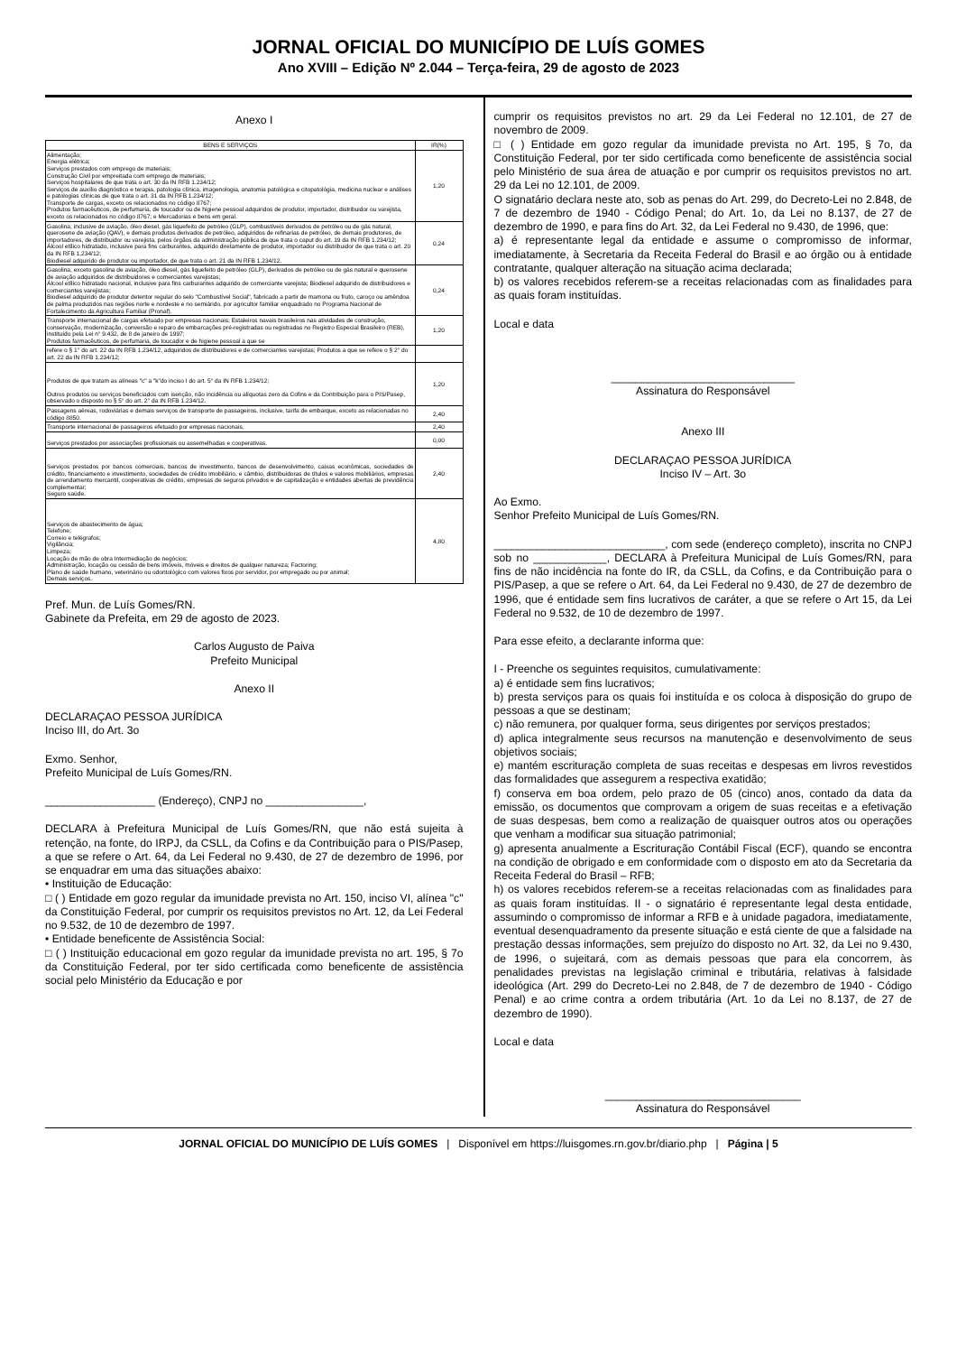JORNAL OFICIAL DO MUNICÍPIO DE LUÍS GOMES
Ano XVIII – Edição Nº 2.044 – Terça-feira, 29 de agosto de 2023
Anexo I
| BENS E SERVIÇOS | IR(%) |
| --- | --- |
| Alimentação; Energia elétrica; Serviços prestados com emprego de materiais; Construção Civil por empreitada com emprego de materiais; Serviços hospitalares de que trata o art. 30 da IN RFB 1.234/12; Serviços de auxílio diagnóstico e terapia, patologia clínica, imagenologia, anatomia patológica e citopatológia, medicina nuclear e análises e patologias clínicas de que trata o art. 31 da IN RFB 1.234/12; Transporte de cargas, exceto os relacionados no código 8767; Produtos farmacêuticos, de perfumaria, de toucador ou de higiene pessoal adquiridos de produtor, importador, distribuidor ou varejista, exceto os relacionados no código 8767; e Mercadorias e bens em geral. | 1,20 |
| Gasolina, inclusive de aviação, óleo diesel, gás liquefeito de petróleo (GLP), combustíveis derivados de petróleo ou de gás natural, querosene de aviação (QAV), e demais produtos derivados de petróleo, adquiridos de refinarias de petróleo, de demais produtores, de importadores, de distribuidor ou varejista, pelos órgãos da administração pública de que trata o caput do art. 19 da IN RFB 1.234/12; Álcool etílico hidratado, inclusive para fins carburantes, adquirido diretamente de produtor, importador ou distribuidor de que trata o art. 20 da IN RFB 1.234/12; Biodiesel adquirido de produtor ou importador, de que trata o art. 21 da IN RFB 1.234/12. | 0,24 |
| Gasolina, exceto gasolina de aviação, óleo diesel, gás liquefeito de petróleo (GLP), derivados de petróleo ou de gás natural e querosene de aviação adquiridos de distribuidores e comerciantes varejistas; Álcool etílico hidratado nacional, inclusive para fins carburantes adquirido de comerciante varejista; Biodiesel adquirido de distribuidores e comerciantes varejistas; Biodiesel adquirido de produtor detentor regular do selo "Combustível Social", fabricado a partir de mamona ou fruto, caroço ou amêndoa de palma produzidos nas regiões norte e nordeste e no semiárido, por agricultor familiar enquadrado no Programa Nacional de Fortalecimento da Agricultura Familiar (Pronaf). | 0,24 |
| Transporte internacional de cargas efetuado por empresas nacionais; Estaleiros navais brasileiros nas atividades de construção, conservação, modernização, conversão e reparo de embarcações pré-registradas ou registradas no Registro Especial Brasileiro (REB), instituído pela Lei n° 9.432, de 8 de janeiro de 1997; Produtos farmacêuticos, de perfumaria, de toucador e de higiene pessoal a que se | 1,20 |
| refere o § 1° do art. 22 da IN RFB 1.234/12, adquiridos de distribuidores e de comerciantes varejistas; Produtos a que se refere o § 2° do art. 22 da IN RFB 1.234/12; | |
| Produtos de que tratam as alíneas "c" a "k"do inciso I do art. 5° da IN RFB 1.234/12; Outros produtos ou serviços beneficiados com isenção, não incidência ou alíquotas zero da Cofins e da Contribuição para o PIS/Pasep, observado o disposto no § 5° do art. 2° da IN RFB 1.234/12. | 1,20 |
| Passagens aéreas, rodoviárias e demais serviços de transporte de passageiros, inclusive, tarifa de embarque, exceto as relacionadas no código 8850. | 2,40 |
| Transporte internacional de passageiros efetuado por empresas nacionais. | 2,40 |
| Serviços prestados por associações profissionais ou assemelhadas e cooperativas. | 0,00 |
| Serviços prestados por bancos comerciais, bancos de investimento, bancos de desenvolvimento, caixas econômicas, sociedades de crédito, financiamento e investimento, sociedades de crédito imobiliário, e câmbio, distribuidoras de títulos e valores mobiliários, empresas de arrendamento mercantil, cooperativas de crédito, empresas de seguros privados e de capitalização e entidades abertas de previdência complementar; Seguro saúde. | 2,40 |
| Serviços de abastecimento de água; Telefone; Correio e telégrafos; Vigilância; Limpeza; Locação de mão de obra Intermediação de negócios; Administração, locação ou cessão de bens imóveis, móveis e direitos de qualquer natureza; Factoring; Plano de saúde humano, veterinário ou odontológico com valores fixos por servidor, por empregado ou por animal; Demais serviços. | 4,80 |
Pref. Mun. de Luís Gomes/RN.
Gabinete da Prefeita, em 29 de agosto de 2023.
Carlos Augusto de Paiva
Prefeito Municipal
Anexo II
DECLARAÇAO PESSOA JURÍDICA
Inciso III, do Art. 3o
Exmo. Senhor,
Prefeito Municipal de Luís Gomes/RN.
__________________ (Endereço), CNPJ no ________________,
DECLARA à Prefeitura Municipal de Luís Gomes/RN, que não está sujeita à retenção, na fonte, do IRPJ, da CSLL, da Cofins e da Contribuição para o PIS/Pasep, a que se refere o Art. 64, da Lei Federal no 9.430, de 27 de dezembro de 1996, por se enquadrar em uma das situações abaixo:
• Instituição de Educação:
□ ( ) Entidade em gozo regular da imunidade prevista no Art. 150, inciso VI, alínea "c" da Constituição Federal, por cumprir os requisitos previstos no Art. 12, da Lei Federal no 9.532, de 10 de dezembro de 1997.
• Entidade beneficente de Assistência Social:
□ ( ) Instituição educacional em gozo regular da imunidade prevista no art. 195, § 7o da Constituição Federal, por ter sido certificada como beneficente de assistência social pelo Ministério da Educação e por
cumprir os requisitos previstos no art. 29 da Lei Federal no 12.101, de 27 de novembro de 2009.
□ ( ) Entidade em gozo regular da imunidade prevista no Art. 195, § 7o, da Constituição Federal, por ter sido certificada como beneficente de assistência social pelo Ministério de sua área de atuação e por cumprir os requisitos previstos no art. 29 da Lei no 12.101, de 2009.
O signatário declara neste ato, sob as penas do Art. 299, do Decreto-Lei no 2.848, de 7 de dezembro de 1940 - Código Penal; do Art. 1o, da Lei no 8.137, de 27 de dezembro de 1990, e para fins do Art. 32, da Lei Federal no 9.430, de 1996, que:
a) é representante legal da entidade e assume o compromisso de informar, imediatamente, à Secretaria da Receita Federal do Brasil e ao órgão ou à entidade contratante, qualquer alteração na situação acima declarada;
b) os valores recebidos referem-se a receitas relacionadas com as finalidades para as quais foram instituídas.
Local e data
______________________________
Assinatura do Responsável
Anexo III
DECLARAÇAO PESSOA JURÍDICA
Inciso IV – Art. 3o
Ao Exmo.
Senhor Prefeito Municipal de Luís Gomes/RN.
____________________________, com sede (endereço completo), inscrita no CNPJ sob no ____________, DECLARA à Prefeitura Municipal de Luís Gomes/RN, para fins de não incidência na fonte do IR, da CSLL, da Cofins, e da Contribuição para o PIS/Pasep, a que se refere o Art. 64, da Lei Federal no 9.430, de 27 de dezembro de 1996, que é entidade sem fins lucrativos de caráter, a que se refere o Art 15, da Lei Federal no 9.532, de 10 de dezembro de 1997.
Para esse efeito, a declarante informa que:
I - Preenche os seguintes requisitos, cumulativamente:
a) é entidade sem fins lucrativos;
b) presta serviços para os quais foi instituída e os coloca à disposição do grupo de pessoas a que se destinam;
c) não remunera, por qualquer forma, seus dirigentes por serviços prestados;
d) aplica integralmente seus recursos na manutenção e desenvolvimento de seus objetivos sociais;
e) mantém escrituração completa de suas receitas e despesas em livros revestidos das formalidades que assegurem a respectiva exatidão;
f) conserva em boa ordem, pelo prazo de 05 (cinco) anos, contado da data da emissão, os documentos que comprovam a origem de suas receitas e a efetivação de suas despesas, bem como a realização de quaisquer outros atos ou operações que venham a modificar sua situação patrimonial;
g) apresenta anualmente a Escrituração Contábil Fiscal (ECF), quando se encontra na condição de obrigado e em conformidade com o disposto em ato da Secretaria da Receita Federal do Brasil – RFB;
h) os valores recebidos referem-se a receitas relacionadas com as finalidades para as quais foram instituídas. II - o signatário é representante legal desta entidade, assumindo o compromisso de informar a RFB e à unidade pagadora, imediatamente, eventual desenquadramento da presente situação e está ciente de que a falsidade na prestação dessas informações, sem prejuízo do disposto no Art. 32, da Lei no 9.430, de 1996, o sujeitará, com as demais pessoas que para ela concorrem, às penalidades previstas na legislação criminal e tributária, relativas à falsidade ideológica (Art. 299 do Decreto-Lei no 2.848, de 7 de dezembro de 1940 - Código Penal) e ao crime contra a ordem tributária (Art. 1o da Lei no 8.137, de 27 de dezembro de 1990).
Local e data
________________________________
Assinatura do Responsável
JORNAL OFICIAL DO MUNICÍPIO DE LUÍS GOMES | Disponível em https://luisgomes.rn.gov.br/diario.php | Página | 5